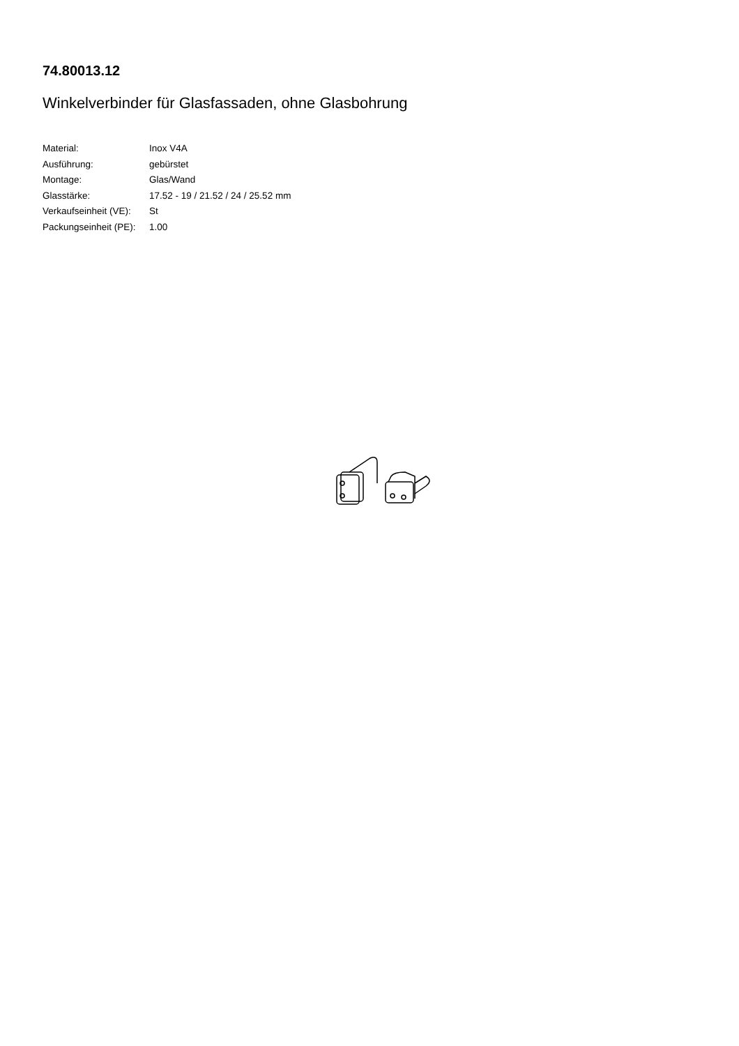74.80013.12
Winkelverbinder für Glasfassaden, ohne Glasbohrung
| Material: | Inox V4A |
| Ausführung: | gebürstet |
| Montage: | Glas/Wand |
| Glasstärke: | 17.52 - 19 / 21.52 / 24 / 25.52 mm |
| Verkaufseinheit (VE): | St |
| Packungseinheit (PE): | 1.00 |